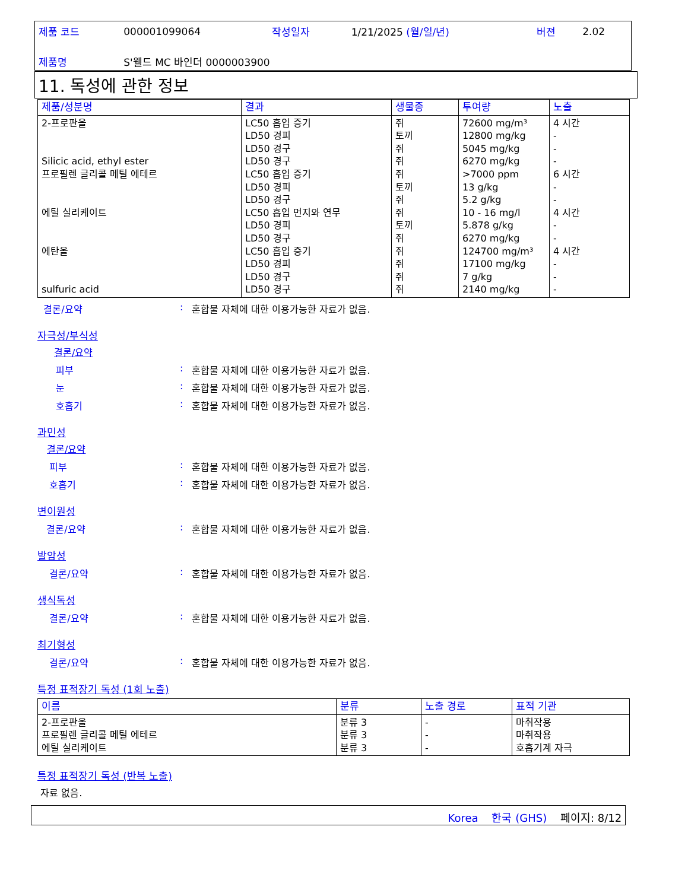| 제품 코드 | 000001099064 | 작성일자 | 1/21/2025 (월/일/년) | 버젼 | 2.02 |
| 제품명 | S'웰드 MC 바인더 0000003900 | | | | |
11. 독성에 관한 정보
| 제품/성분명 | 결과 | 생물종 | 투여량 | 노출 |
| --- | --- | --- | --- | --- |
| 2-프로판올 Silicic acid, ethyl ester 프로필렌 글리콜 메틸 에테르 에틸 실리케이트 에탄올 sulfuric acid | LC50 흡입 증기 LD50 경피 LD50 경구 LD50 경구 LC50 흡입 증기 LD50 경피 LD50 경구 LC50 흡입 먼지와 연무 LD50 경피 LD50 경구 LC50 흡입 증기 LD50 경피 LD50 경구 LD50 경구 | 쥐 토끼 쥐 쥐 쥐 토끼 쥐 쥐 토끼 쥐 쥐 쥐 쥐 쥐 | 72600 mg/m³ 12800 mg/kg 5045 mg/kg 6270 mg/kg >7000 ppm 13 g/kg 5.2 g/kg 10 - 16 mg/l 5.878 g/kg 6270 mg/kg 124700 mg/m³ 17100 mg/kg 7 g/kg 2140 mg/kg | 4 시간 - - - 6 시간 - - 4 시간 - - 4 시간 - - - |
결론/요약: 혼합물 자체에 대한 이용가능한 자료가 없음.
자극성/부식성
결론/요약
피부: 혼합물 자체에 대한 이용가능한 자료가 없음.
눈: 혼합물 자체에 대한 이용가능한 자료가 없음.
호흡기: 혼합물 자체에 대한 이용가능한 자료가 없음.
과민성
결론/요약
피부: 혼합물 자체에 대한 이용가능한 자료가 없음.
호흡기: 혼합물 자체에 대한 이용가능한 자료가 없음.
변이원성
결론/요약: 혼합물 자체에 대한 이용가능한 자료가 없음.
발암성
결론/요약: 혼합물 자체에 대한 이용가능한 자료가 없음.
생식독성
결론/요약: 혼합물 자체에 대한 이용가능한 자료가 없음.
최기형성
결론/요약: 혼합물 자체에 대한 이용가능한 자료가 없음.
특정 표적장기 독성 (1회 노출)
| 이름 | 분류 | 노출 경로 | 표적 기관 |
| --- | --- | --- | --- |
| 2-프로판올 프로필렌 글리콜 메틸 에테르 에틸 실리케이트 | 분류 3 분류 3 분류 3 | - - - | 마취작용 마취작용 호흡기계 자극 |
특정 표적장기 독성 (반복 노출)
자료 없음.
Korea 한국 (GHS) 페이지: 8/12